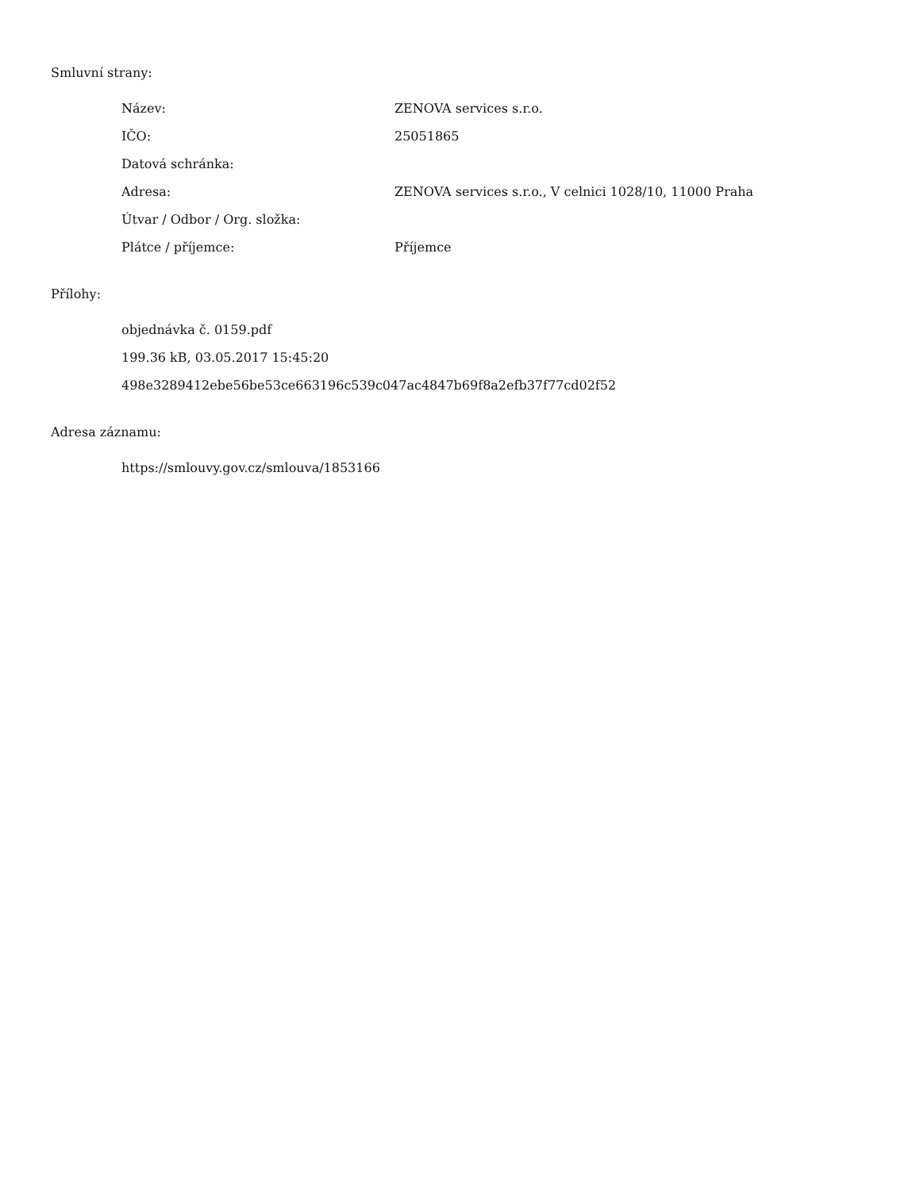Smluvní strany:
| Název: | ZENOVA services s.r.o. |
| IČO: | 25051865 |
| Datová schránka: | |
| Adresa: | ZENOVA services s.r.o., V celnici 1028/10, 11000 Praha |
| Útvar / Odbor / Org. složka: | |
| Plátce / příjemce: | Příjemce |
Přílohy:
objednávka č. 0159.pdf
199.36 kB, 03.05.2017 15:45:20
498e3289412ebe56be53ce663196c539c047ac4847b69f8a2efb37f77cd02f52
Adresa záznamu:
https://smlouvy.gov.cz/smlouva/1853166